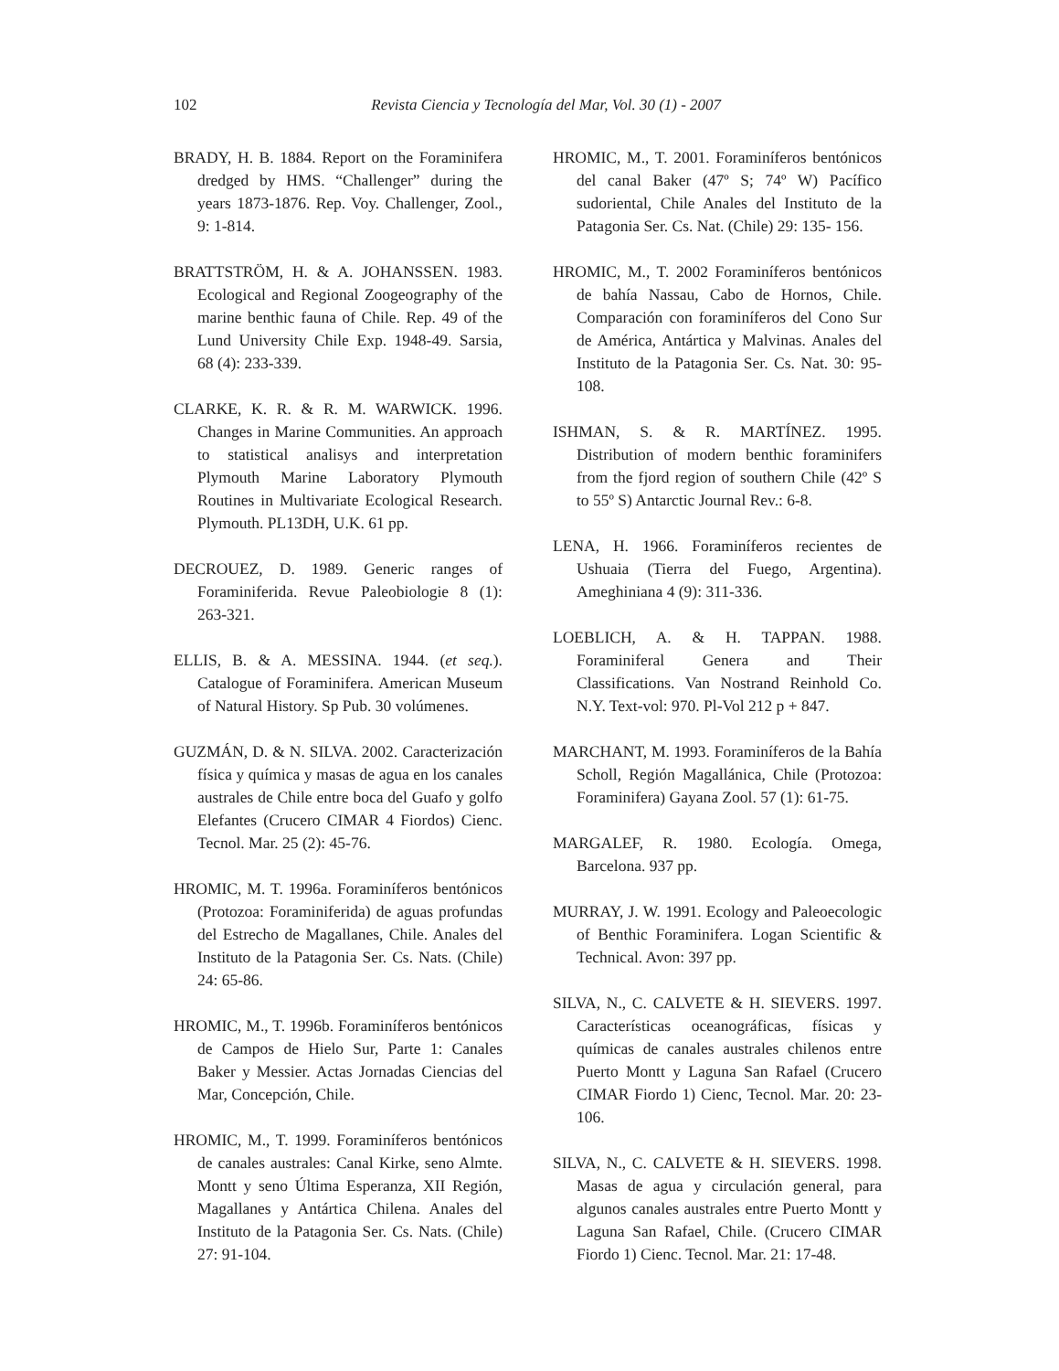102
Revista Ciencia y Tecnología del Mar, Vol. 30 (1) - 2007
BRADY, H. B. 1884. Report on the Foraminifera dredged by HMS. “Challenger” during the years 1873-1876. Rep. Voy. Challenger, Zool., 9: 1-814.
BRATTSTRÖM, H. & A. JOHANSSEN. 1983. Ecological and Regional Zoogeography of the marine benthic fauna of Chile. Rep. 49 of the Lund University Chile Exp. 1948-49. Sarsia, 68 (4): 233-339.
CLARKE, K. R. & R. M. WARWICK. 1996. Changes in Marine Communities. An approach to statistical analisys and interpretation Plymouth Marine Laboratory Plymouth Routines in Multivariate Ecological Research. Plymouth. PL13DH, U.K. 61 pp.
DECROUEZ, D. 1989. Generic ranges of Foraminiferida. Revue Paleobiologie 8 (1): 263-321.
ELLIS, B. & A. MESSINA. 1944. (et seq.). Catalogue of Foraminifera. American Museum of Natural History. Sp Pub. 30 volúmenes.
GUZMÁN, D. & N. SILVA. 2002. Caracterización física y química y masas de agua en los canales australes de Chile entre boca del Guafo y golfo Elefantes (Crucero CIMAR 4 Fiordos) Cienc. Tecnol. Mar. 25 (2): 45-76.
HROMIC, M. T. 1996a. Foraminíferos bentónicos (Protozoa: Foraminiferida) de aguas profundas del Estrecho de Magallanes, Chile. Anales del Instituto de la Patagonia Ser. Cs. Nats. (Chile) 24: 65-86.
HROMIC, M., T. 1996b. Foraminíferos bentónicos de Campos de Hielo Sur, Parte 1: Canales Baker y Messier. Actas Jornadas Ciencias del Mar, Concepción, Chile.
HROMIC, M., T. 1999. Foraminíferos bentónicos de canales australes: Canal Kirke, seno Almte. Montt y seno Última Esperanza, XII Región, Magallanes y Antártica Chilena. Anales del Instituto de la Patagonia Ser. Cs. Nats. (Chile) 27: 91-104.
HROMIC, M., T. 2001. Foraminíferos bentónicos del canal Baker (47º S; 74º W) Pacífico sudoriental, Chile Anales del Instituto de la Patagonia Ser. Cs. Nat. (Chile) 29: 135- 156.
HROMIC, M., T. 2002 Foraminíferos bentónicos de bahía Nassau, Cabo de Hornos, Chile. Comparación con foraminíferos del Cono Sur de América, Antártica y Malvinas. Anales del Instituto de la Patagonia Ser. Cs. Nat. 30: 95-108.
ISHMAN, S. & R. MARTÍNEZ. 1995. Distribution of modern benthic foraminifers from the fjord region of southern Chile (42º S to 55º S) Antarctic Journal Rev.: 6-8.
LENA, H. 1966. Foraminíferos recientes de Ushuaia (Tierra del Fuego, Argentina). Ameghiniana 4 (9): 311-336.
LOEBLICH, A. & H. TAPPAN. 1988. Foraminiferal Genera and Their Classifications. Van Nostrand Reinhold Co. N.Y. Text-vol: 970. Pl-Vol 212 p + 847.
MARCHANT, M. 1993. Foraminíferos de la Bahía Scholl, Región Magallánica, Chile (Protozoa: Foraminifera) Gayana Zool. 57 (1): 61-75.
MARGALEF, R. 1980. Ecología. Omega, Barcelona. 937 pp.
MURRAY, J. W. 1991. Ecology and Paleoecologic of Benthic Foraminifera. Logan Scientific & Technical. Avon: 397 pp.
SILVA, N., C. CALVETE & H. SIEVERS. 1997. Características oceanográficas, físicas y químicas de canales australes chilenos entre Puerto Montt y Laguna San Rafael (Crucero CIMAR Fiordo 1) Cienc, Tecnol. Mar. 20: 23-106.
SILVA, N., C. CALVETE & H. SIEVERS. 1998. Masas de agua y circulación general, para algunos canales australes entre Puerto Montt y Laguna San Rafael, Chile. (Crucero CIMAR Fiordo 1) Cienc. Tecnol. Mar. 21: 17-48.